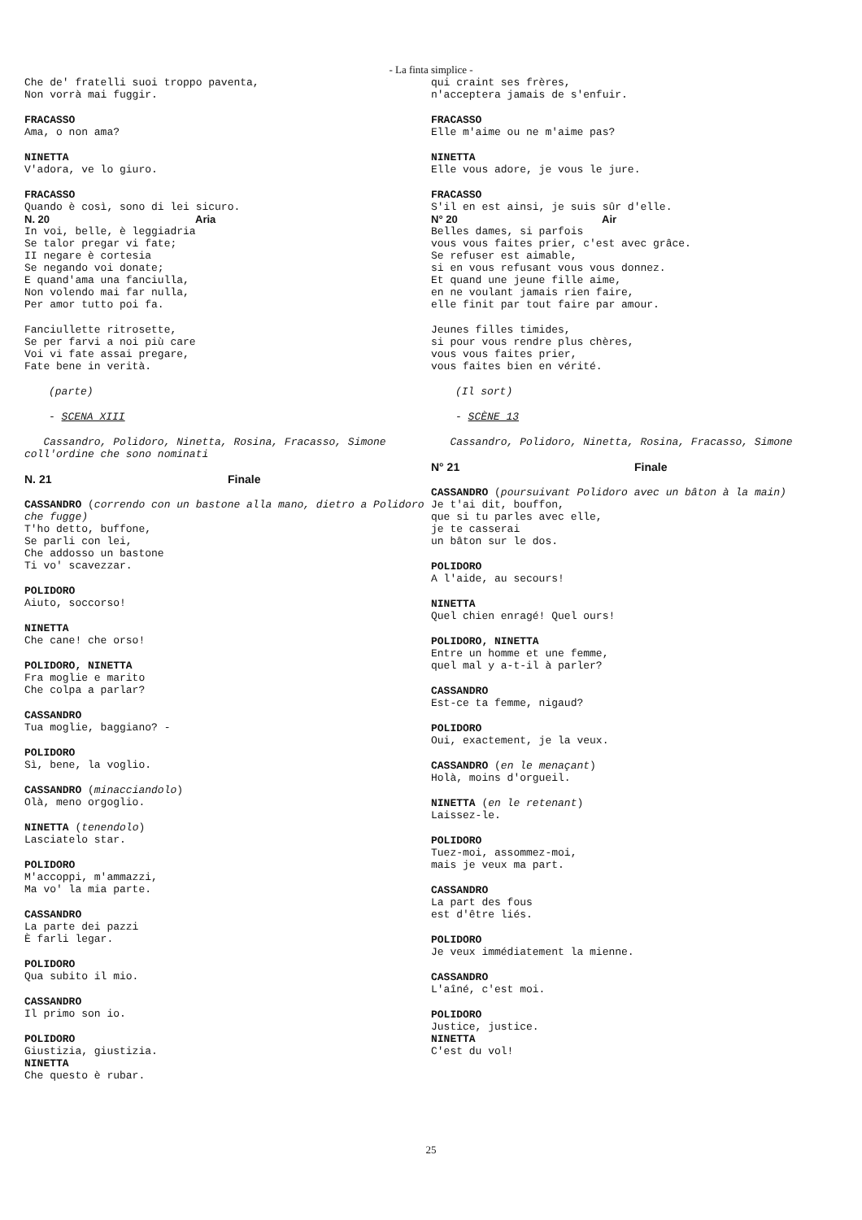- La finta simplice -
Che de' fratelli suoi troppo paventa,
Non vorrà mai fuggir.
FRACASSO
Ama, o non ama?
NINETTA
V'adora, ve lo giuro.
FRACASSO
Quando è così, sono di lei sicuro.
N. 20 Aria
In voi, belle, è leggiadria
Se talor pregar vi fate;
II negare è cortesia
Se negando voi donate;
E quand'ama una fanciulla,
Non volendo mai far nulla,
Per amor tutto poi fa.
Fanciullette ritrosette,
Se per farvi a noi più care
Voi vi fate assai pregare,
Fate bene in verità.
(parte)
- SCENA XIII
Cassandro, Polidoro, Ninetta, Rosina, Fracasso, Simone coll'ordine che sono nominati
N. 21 Finale
CASSANDRO (correndo con un bastone alla mano, dietro a Polidoro che fugge)
T'ho detto, buffone,
Se parli con lei,
Che addosso un bastone
Ti vo' scavezzar.
POLIDORO
Aiuto, soccorso!
NINETTA
Che cane! che orso!
POLIDORO, NINETTA
Fra moglie e marito
Che colpa a parlar?
CASSANDRO
Tua moglie, baggiano? -
POLIDORO
Sì, bene, la voglio.
CASSANDRO (minacciandolo)
Olà, meno orgoglio.
NINETTA (tenendolo)
Lasciatelo star.
POLIDORO
M'accoppi, m'ammazzi,
Ma vo' la mia parte.
CASSANDRO
La parte dei pazzi
È farli legar.
POLIDORO
Qua subito il mio.
CASSANDRO
Il primo son io.
POLIDORO
Giustizia, giustizia.
NINETTA
Che questo è rubar.
qui craint ses frères,
n'acceptera jamais de s'enfuir.
FRACASSO
Elle m'aime ou ne m'aime pas?
NINETTA
Elle vous adore, je vous le jure.
FRACASSO
S'il en est ainsi, je suis sûr d'elle.
N° 20 Air
Belles dames, si parfois
vous vous faites prier, c'est avec grâce.
Se refuser est aimable,
si en vous refusant vous vous donnez.
Et quand une jeune fille aime,
en ne voulant jamais rien faire,
elle finit par tout faire par amour.
Jeunes filles timides,
si pour vous rendre plus chères,
vous vous faites prier,
vous faites bien en vérité.
(Il sort)
- SCÈNE 13
Cassandro, Polidoro, Ninetta, Rosina, Fracasso, Simone
N° 21 Finale
CASSANDRO (poursuivant Polidoro avec un bâton à la main)
Je t'ai dit, bouffon,
que si tu parles avec elle,
je te casserai
un bâton sur le dos.
POLIDORO
A l'aide, au secours!
NINETTA
Quel chien enragé! Quel ours!
POLIDORO, NINETTA
Entre un homme et une femme,
quel mal y a-t-il à parler?
CASSANDRO
Est-ce ta femme, nigaud?
POLIDORO
Oui, exactement, je la veux.
CASSANDRO (en le menaçant)
Holà, moins d'orgueil.
NINETTA (en le retenant)
Laissez-le.
POLIDORO
Tuez-moi, assommez-moi,
mais je veux ma part.
CASSANDRO
La part des fous
est d'être liés.
POLIDORO
Je veux immédiatement la mienne.
CASSANDRO
L'aîné, c'est moi.
POLIDORO
Justice, justice.
NINETTA
C'est du vol!
25